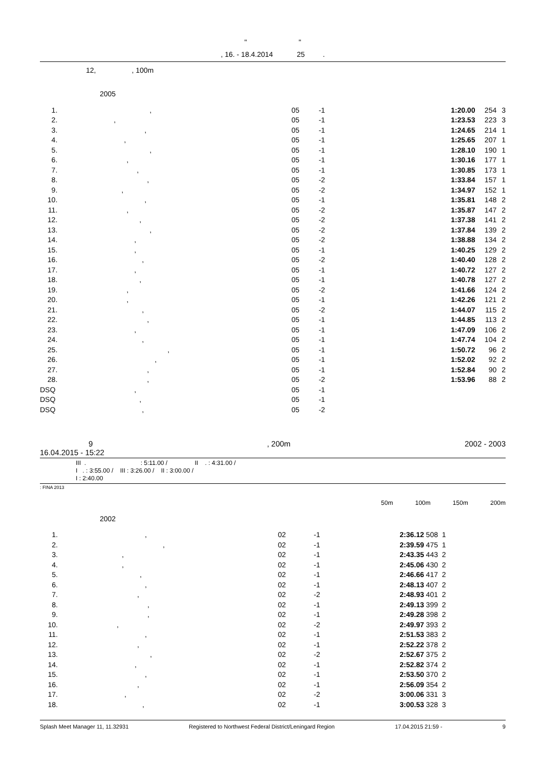" "
, 16. - 18.4.2014 25 .
12, , 100m
2005
| 1. | , | 05 | -1 | 1:20.00 | 254 | 3 |
| 2. | , | 05 | -1 | 1:23.53 | 223 | 3 |
| 3. | , | 05 | -1 | 1:24.65 | 214 | 1 |
| 4. | , | 05 | -1 | 1:25.65 | 207 | 1 |
| 5. | , | 05 | -1 | 1:28.10 | 190 | 1 |
| 6. | , | 05 | -1 | 1:30.16 | 177 | 1 |
| 7. | , | 05 | -1 | 1:30.85 | 173 | 1 |
| 8. | , | 05 | -2 | 1:33.84 | 157 | 1 |
| 9. | , | 05 | -2 | 1:34.97 | 152 | 1 |
| 10. | , | 05 | -1 | 1:35.81 | 148 | 2 |
| 11. | , | 05 | -2 | 1:35.87 | 147 | 2 |
| 12. | , | 05 | -2 | 1:37.38 | 141 | 2 |
| 13. | , | 05 | -2 | 1:37.84 | 139 | 2 |
| 14. | , | 05 | -2 | 1:38.88 | 134 | 2 |
| 15. | , | 05 | -1 | 1:40.25 | 129 | 2 |
| 16. | , | 05 | -2 | 1:40.40 | 128 | 2 |
| 17. | , | 05 | -1 | 1:40.72 | 127 | 2 |
| 18. | , | 05 | -1 | 1:40.78 | 127 | 2 |
| 19. | , | 05 | -2 | 1:41.66 | 124 | 2 |
| 20. | , | 05 | -1 | 1:42.26 | 121 | 2 |
| 21. | , | 05 | -2 | 1:44.07 | 115 | 2 |
| 22. | , | 05 | -1 | 1:44.85 | 113 | 2 |
| 23. | , | 05 | -1 | 1:47.09 | 106 | 2 |
| 24. | , | 05 | -1 | 1:47.74 | 104 | 2 |
| 25. | , | 05 | -1 | 1:50.72 | 96 | 2 |
| 26. | , | 05 | -1 | 1:52.02 | 92 | 2 |
| 27. | , | 05 | -1 | 1:52.84 | 90 | 2 |
| 28. | , | 05 | -2 | 1:53.96 | 88 | 2 |
| DSQ | , | 05 | -1 | | | |
| DSQ | , | 05 | -1 | | | |
| DSQ | , | 05 | -2 | | | |
9, 200m 2002 - 2003
16.04.2015 - 15:22
III . : 5:11.00 / II . : 4:31.00 /
I . : 3:55.00 / III : 3:26.00 / II : 3:00.00 /
I : 2:40.00
: FINA 2013
50m 100m 150m 200m
2002
| 1. | , | 02 | -1 | 2:36.12 508 1 |
| 2. | , | 02 | -1 | 2:39.59 475 1 |
| 3. | , | 02 | -1 | 2:43.35 443 2 |
| 4. | , | 02 | -1 | 2:45.06 430 2 |
| 5. | , | 02 | -1 | 2:46.66 417 2 |
| 6. | , | 02 | -1 | 2:48.13 407 2 |
| 7. | , | 02 | -2 | 2:48.93 401 2 |
| 8. | , | 02 | -1 | 2:49.13 399 2 |
| 9. | , | 02 | -1 | 2:49.28 398 2 |
| 10. | , | 02 | -2 | 2:49.97 393 2 |
| 11. | , | 02 | -1 | 2:51.53 383 2 |
| 12. | , | 02 | -1 | 2:52.22 378 2 |
| 13. | , | 02 | -2 | 2:52.67 375 2 |
| 14. | , | 02 | -1 | 2:52.82 374 2 |
| 15. | , | 02 | -1 | 2:53.50 370 2 |
| 16. | , | 02 | -1 | 2:56.09 354 2 |
| 17. | , | 02 | -2 | 3:00.06 331 3 |
| 18. | , | 02 | -1 | 3:00.53 328 3 |
Splash Meet Manager 11, 11.32931 Registered to Northwest Federal District/Leningard Region 17.04.2015 21:59 - 9